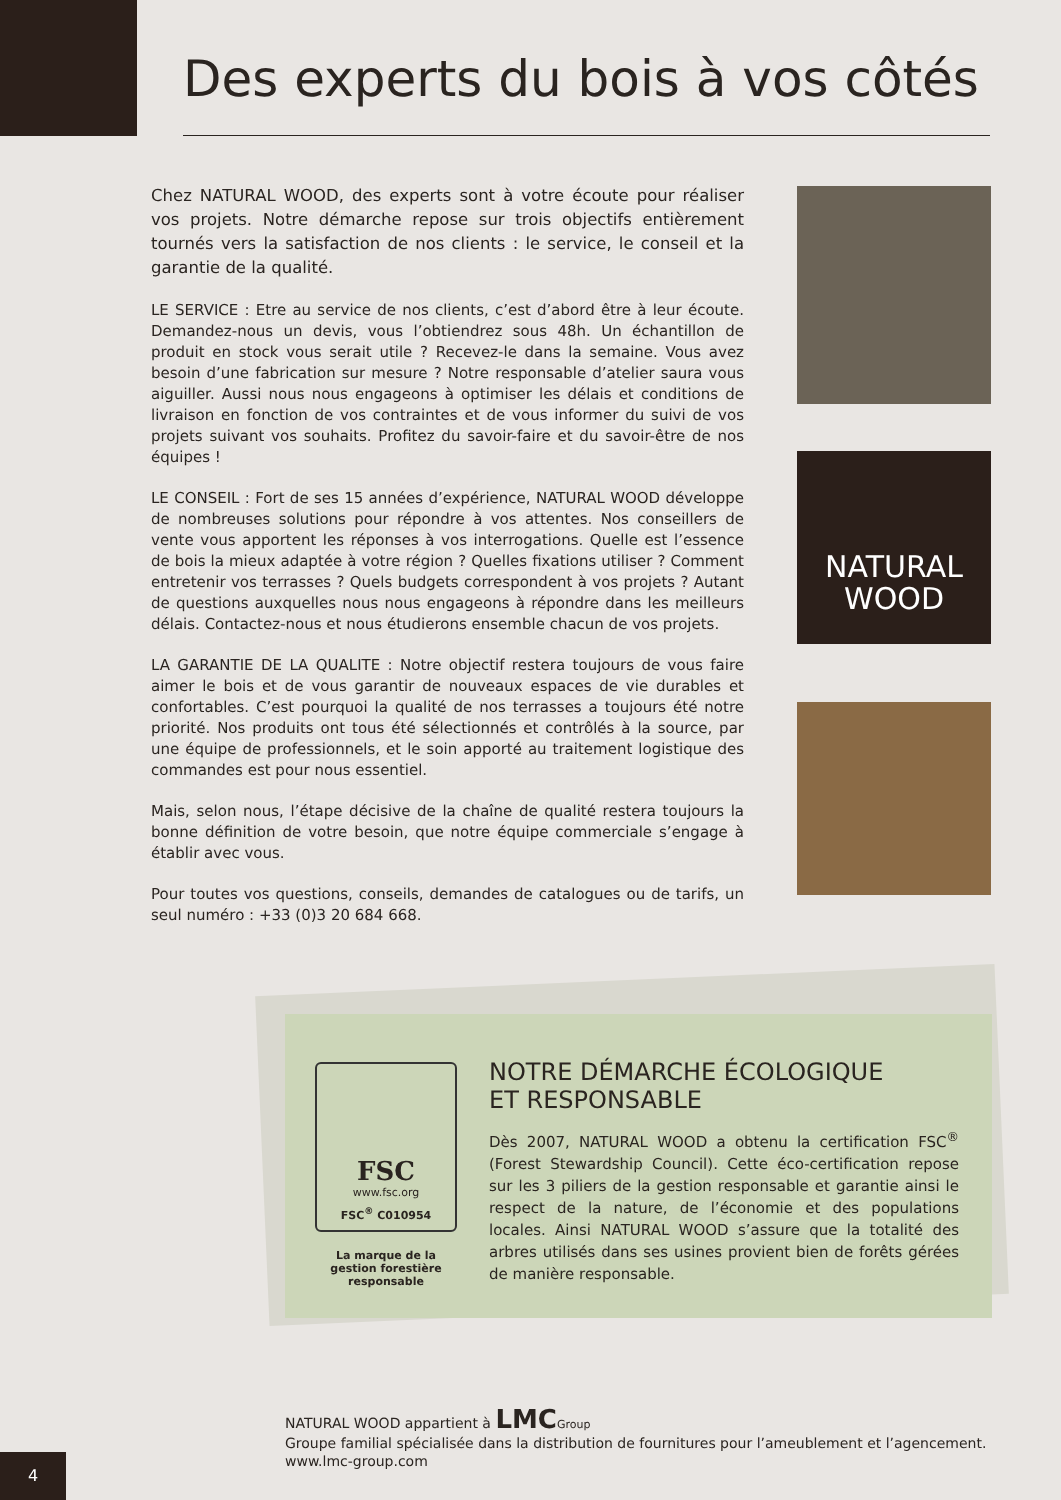Des experts du bois à vos côtés
Chez NATURAL WOOD, des experts sont à votre écoute pour réaliser vos projets. Notre démarche repose sur trois objectifs entièrement tournés vers la satisfaction de nos clients : le service, le conseil et la garantie de la qualité.
LE SERVICE : Etre au service de nos clients, c’est d’abord être à leur écoute. Demandez-nous un devis, vous l’obtiendrez sous 48h. Un échantillon de produit en stock vous serait utile ? Recevez-le dans la semaine. Vous avez besoin d’une fabrication sur mesure ? Notre responsable d’atelier saura vous aiguiller. Aussi nous nous engageons à optimiser les délais et conditions de livraison en fonction de vos contraintes et de vous informer du suivi de vos projets suivant vos souhaits. Profitez du savoir-faire et du savoir-être de nos équipes !
LE CONSEIL : Fort de ses 15 années d’expérience, NATURAL WOOD développe de nombreuses solutions pour répondre à vos attentes. Nos conseillers de vente vous apportent les réponses à vos interrogations. Quelle est l’essence de bois la mieux adaptée à votre région ? Quelles fixations utiliser ? Comment entretenir vos terrasses ? Quels budgets correspondent à vos projets ? Autant de questions auxquelles nous nous engageons à répondre dans les meilleurs délais. Contactez-nous et nous étudierons ensemble chacun de vos projets.
LA GARANTIE DE LA QUALITE : Notre objectif restera toujours de vous faire aimer le bois et de vous garantir de nouveaux espaces de vie durables et confortables. C’est pourquoi la qualité de nos terrasses a toujours été notre priorité. Nos produits ont tous été sélectionnés et contrôlés à la source, par une équipe de professionnels, et le soin apporté au traitement logistique des commandes est pour nous essentiel.
Mais, selon nous, l’étape décisive de la chaîne de qualité restera toujours la bonne définition de votre besoin, que notre équipe commerciale s’engage à établir avec vous.
Pour toutes vos questions, conseils, demandes de catalogues ou de tarifs, un seul numéro : +33 (0)3 20 684 668.
NATURAL
WOOD
FSC
www.fsc.org
FSC<sup>®</sup> C010954
La marque de la gestion forestière responsable
NOTRE DÉMARCHE ÉCOLOGIQUE
ET RESPONSABLE
Dès 2007, NATURAL WOOD a obtenu la certification FSC<sup>®</sup> (Forest Stewardship Council). Cette éco-certification repose sur les 3 piliers de la gestion responsable et garantie ainsi le respect de la nature, de l’économie et des populations locales. Ainsi NATURAL WOOD s’assure que la totalité des arbres utilisés dans ses usines provient bien de forêts gérées de manière responsable.
NATURAL WOOD appartient à LMC Group
Groupe familial spécialisée dans la distribution de fournitures pour l’ameublement et l’agencement.
www.lmc-group.com
4